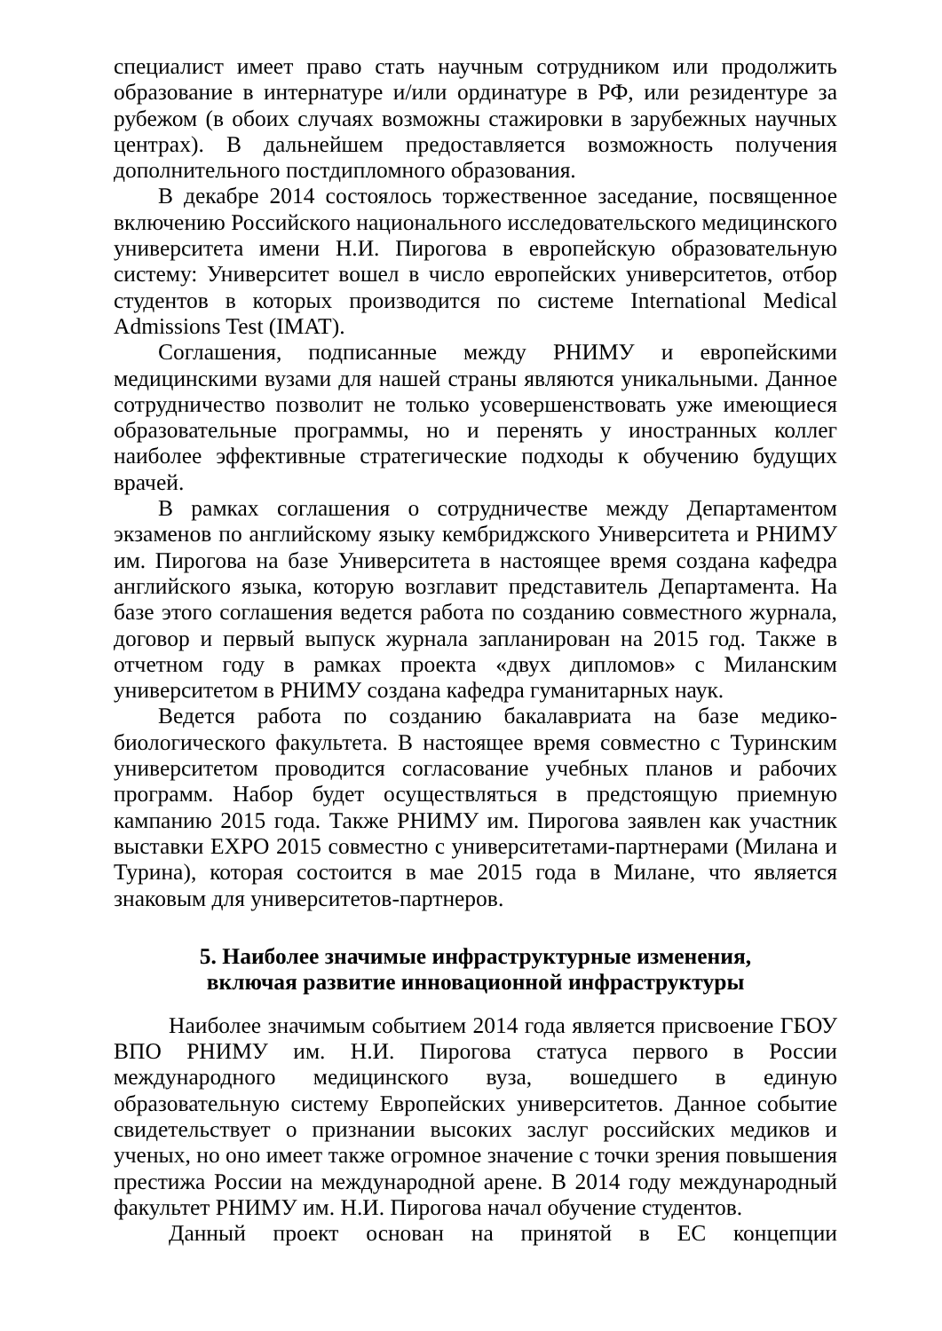специалист имеет право стать научным сотрудником или продолжить образование в интернатуре и/или ординатуре в РФ, или резидентуре за рубежом (в обоих случаях возможны стажировки в зарубежных научных центрах). В дальнейшем предоставляется возможность получения дополнительного постдипломного образования.
В декабре 2014 состоялось торжественное заседание, посвященное включению Российского национального исследовательского медицинского университета имени Н.И. Пирогова в европейскую образовательную систему: Университет вошел в число европейских университетов, отбор студентов в которых производится по системе International Medical Admissions Test (IMAT).
Соглашения, подписанные между РНИМУ и европейскими медицинскими вузами для нашей страны являются уникальными. Данное сотрудничество позволит не только усовершенствовать уже имеющиеся образовательные программы, но и перенять у иностранных коллег наиболее эффективные стратегические подходы к обучению будущих врачей.
В рамках соглашения о сотрудничестве между Департаментом экзаменов по английскому языку кембриджского Университета и РНИМУ им. Пирогова на базе Университета в настоящее время создана кафедра английского языка, которую возглавит представитель Департамента. На базе этого соглашения ведется работа по созданию совместного журнала, договор и первый выпуск журнала запланирован на 2015 год. Также в отчетном году в рамках проекта «двух дипломов» с Миланским университетом в РНИМУ создана кафедра гуманитарных наук.
Ведется работа по созданию бакалавриата на базе медико-биологического факультета. В настоящее время совместно с Туринским университетом проводится согласование учебных планов и рабочих программ. Набор будет осуществляться в предстоящую приемную кампанию 2015 года. Также РНИМУ им. Пирогова заявлен как участник выставки EXPO 2015 совместно с университетами-партнерами (Милана и Турина), которая состоится в мае 2015 года в Милане, что является знаковым для университетов-партнеров.
5. Наиболее значимые инфраструктурные изменения,
включая развитие инновационной инфраструктуры
Наиболее значимым событием 2014 года является присвоение ГБОУ ВПО РНИМУ им. Н.И. Пирогова статуса первого в России международного медицинского вуза, вошедшего в единую образовательную систему Европейских университетов. Данное событие свидетельствует о признании высоких заслуг российских медиков и ученых, но оно имеет также огромное значение с точки зрения повышения престижа России на международной арене. В 2014 году международный факультет РНИМУ им. Н.И. Пирогова начал обучение студентов.
Данный проект основан на принятой в ЕС концепции